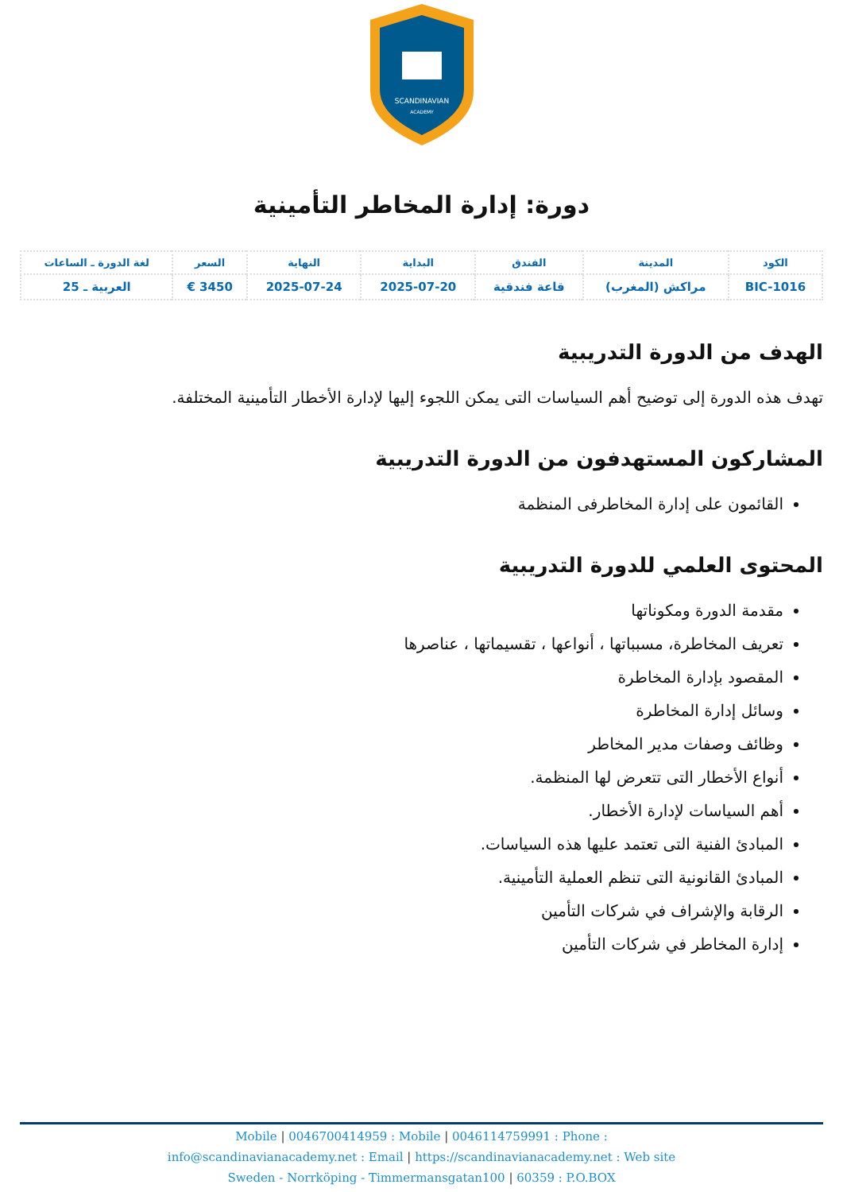SCANDINAVIAN
ACADEMY
دورة: إدارة المخاطر التأمينية
| الكود | المدينة | الفندق | البداية | النهاية | السعر | لغة الدورة ـ الساعات |
| --- | --- | --- | --- | --- | --- | --- |
| BIC-1016 | مراكش (المغرب) | قاعة فندقية | 2025-07-20 | 2025-07-24 | 3450 € | العربية ـ 25 |
الهدف من الدورة التدريبية
تهدف هذه الدورة إلى توضيح أهم السياسات التى يمكن اللجوء إليها لإدارة الأخطار التأمينية المختلفة.
المشاركون المستهدفون من الدورة التدريبية
القائمون على إدارة المخاطرفى المنظمة
المحتوى العلمي للدورة التدريبية
مقدمة الدورة ومكوناتها
تعريف المخاطرة، مسبباتها ، أنواعها ، تقسيماتها ، عناصرها
المقصود بإدارة المخاطرة
وسائل إدارة المخاطرة
وظائف وصفات مدير المخاطر
أنواع الأخطار التى تتعرض لها المنظمة.
أهم السياسات لإدارة الأخطار.
المبادئ الفنية التى تعتمد عليها هذه السياسات.
المبادئ القانونية التى تنظم العملية التأمينية.
الرقابة والإشراف في شركات التأمين
إدارة المخاطر في شركات التأمين
Mobile | 0046700414959 : Mobile | 0046114759991 : Phone :
info@scandinavianacademy.net : Email | https://scandinavianacademy.net : Web site
Sweden - Norrköping - Timmermansgatan100 | 60359 : P.O.BOX